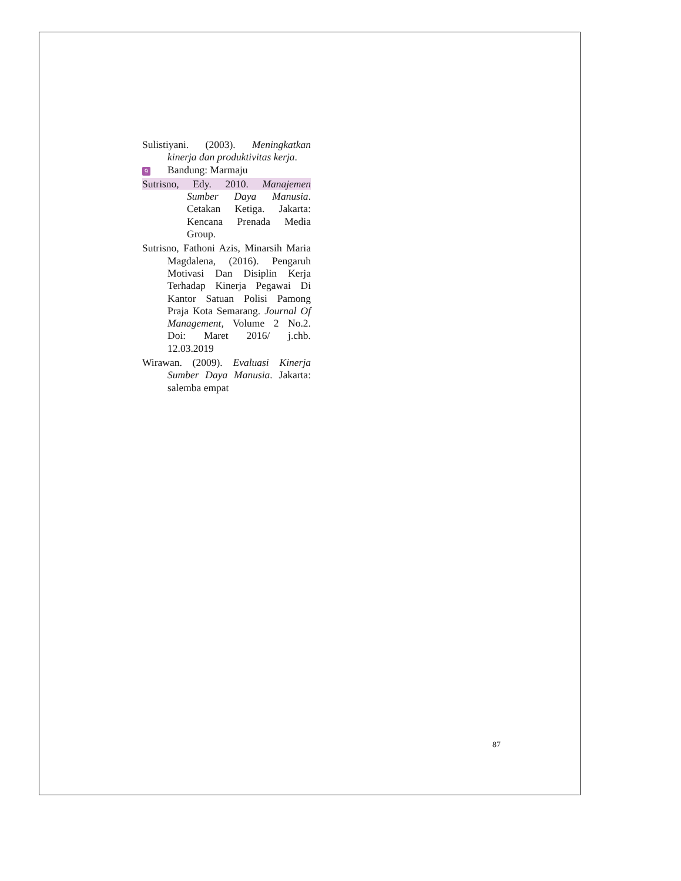Sulistiyani. (2003). Meningkatkan kinerja dan produktivitas kerja.
9 Bandung: Marmaju
Sutrisno, Edy. 2010. Manajemen Sumber Daya Manusia. Cetakan Ketiga. Jakarta: Kencana Prenada Media Group.
Sutrisno, Fathoni Azis, Minarsih Maria Magdalena, (2016). Pengaruh Motivasi Dan Disiplin Kerja Terhadap Kinerja Pegawai Di Kantor Satuan Polisi Pamong Praja Kota Semarang. Journal Of Management, Volume 2 No.2. Doi: Maret 2016/ j.chb. 12.03.2019
Wirawan. (2009). Evaluasi Kinerja Sumber Daya Manusia. Jakarta: salemba empat
87